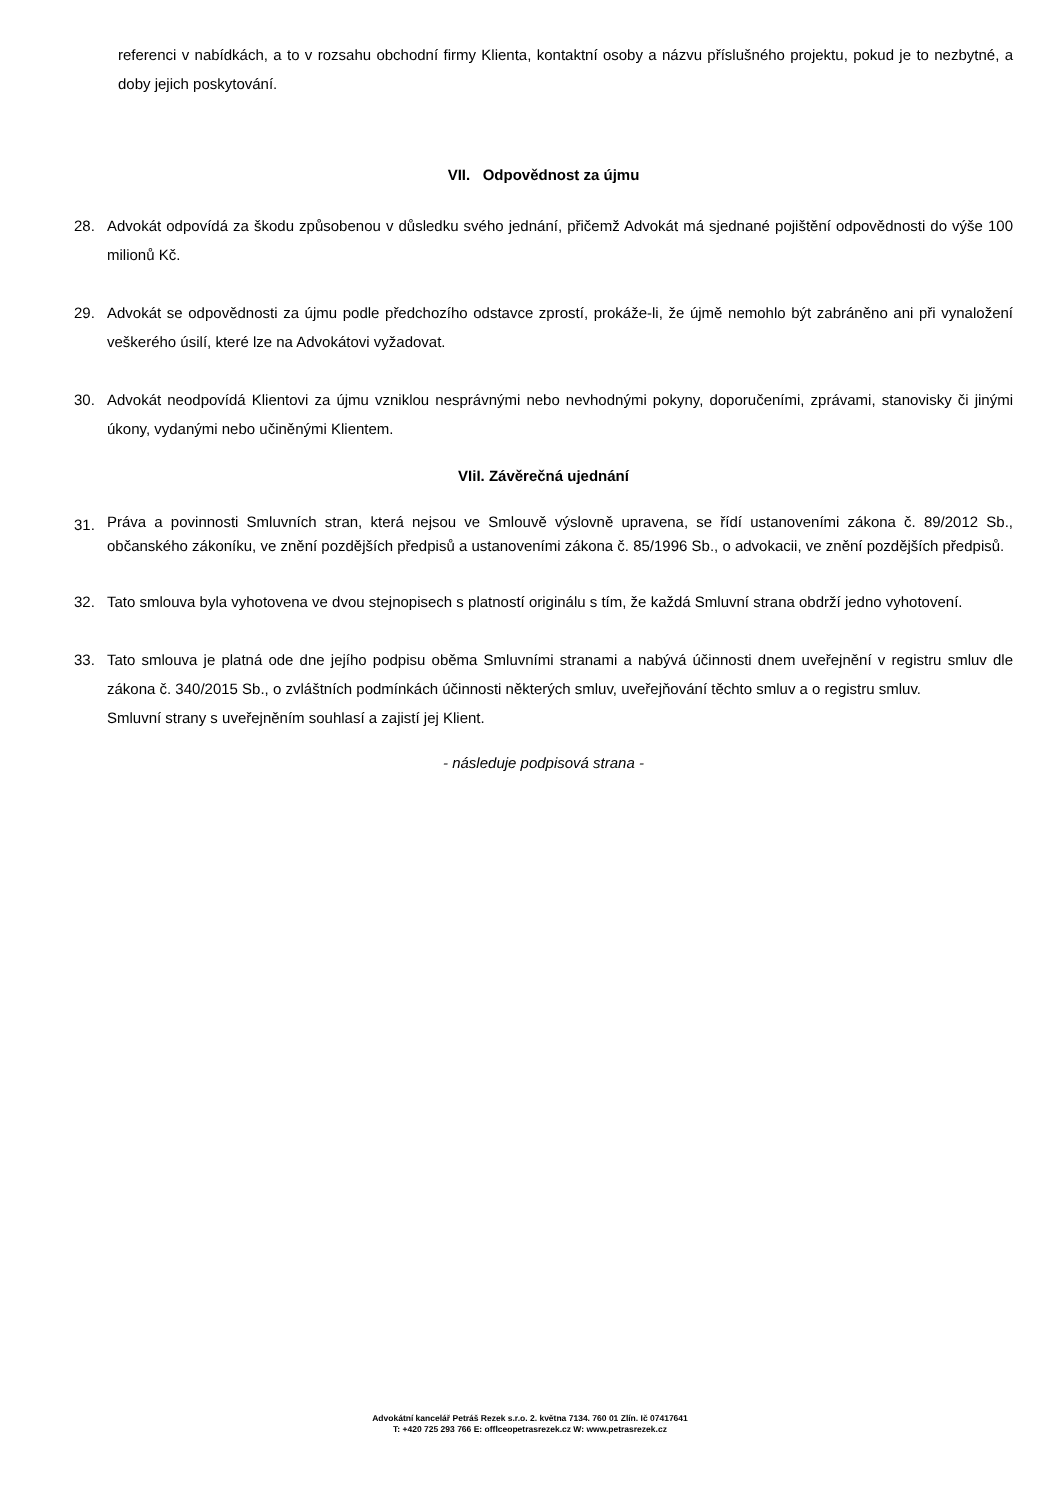referenci v nabídkách, a to v rozsahu obchodní firmy Klienta, kontaktní osoby a názvu příslušného projektu, pokud je to nezbytné, a doby jejich poskytování.
VII. Odpovědnost za újmu
28. Advokát odpovídá za škodu způsobenou v důsledku svého jednání, přičemž Advokát má sjednané pojištění odpovědnosti do výše 100 milionů Kč.
29. Advokát se odpovědnosti za újmu podle předchozího odstavce zprostí, prokáže-li, že újmě nemohlo být zabráněno ani při vynaložení veškerého úsilí, které lze na Advokátovi vyžadovat.
30. Advokát neodpovídá Klientovi za újmu vzniklou nesprávnými nebo nevhodnými pokyny, doporučeními, zprávami, stanovisky či jinými úkony, vydanými nebo učiněnými Klientem.
VIiI. Závěrečná ujednání
31.
Práva a povinnosti Smluvních stran, která nejsou ve Smlouvě výslovně upravena, se řídí ustanoveními zákona č. 89/2012 Sb., občanského zákoníku, ve znění pozdějších předpisů a ustanoveními zákona č. 85/1996 Sb., o advokacii, ve znění pozdějších předpisů.
32. Tato smlouva byla vyhotovena ve dvou stejnopisech s platností originálu s tím, že každá Smluvní strana obdrží jedno vyhotovení.
33. Tato smlouva je platná ode dne jejího podpisu oběma Smluvními stranami a nabývá účinnosti dnem uveřejnění v registru smluv dle zákona č. 340/2015 Sb., o zvláštních podmínkách účinnosti některých smluv, uveřejňování těchto smluv a o registru smluv.
Smluvní strany s uveřejněním souhlasí a zajistí jej Klient.
- následuje podpisová strana -
Advokátní kancelář Petráš Rezek s.r.o. 2. května 7134. 760 01 Zlín. Ič 07417641
T: +420 725 293 766 E: offlceopetrasrezek.cz W: www.petrasrezek.cz